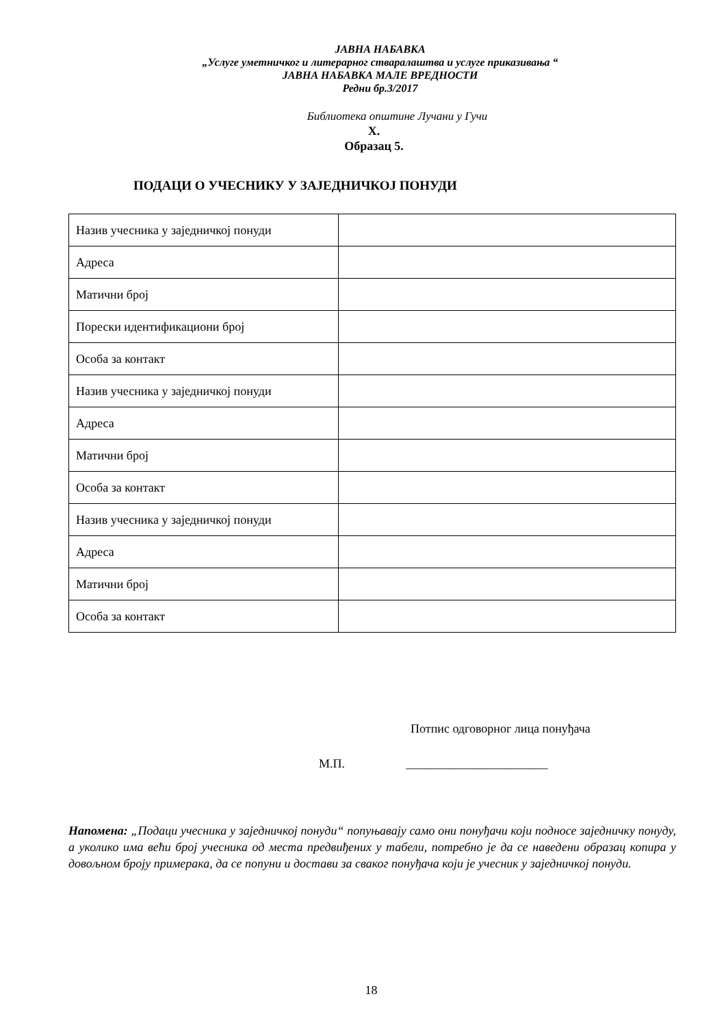ЈАВНА НАБАВКА
„Услуге уметничког и литерарног стваралаштва и услуге приказивања “
ЈАВНА НАБАВКА МАЛЕ ВРЕДНОСТИ
Редни бр.3/2017
Библиотека општине Лучани у Гучи
X.
Образац 5.
ПОДАЦИ О УЧЕСНИКУ У ЗАЈЕДНИЧКОЈ ПОНУДИ
| Назив учесника у заједничкој понуди | |
| Адреса | |
| Матични број | |
| Порески идентификациони број | |
| Особа за контакт | |
| Назив учесника у заједничкој понуди | |
| Адреса | |
| Матични број | |
| Особа за контакт | |
| Назив учесника у заједничкој понуди | |
| Адреса | |
| Матични број | |
| Особа за контакт | |
Потпис одговорног лица понуђача
М.П. _______________________
Напомена: „Подаци учесника у заједничкој понуди“ попуњавају само они понуђачи који подносе заједничку понуду, а уколико има већи број учесника од места предвиђених у табели, потребно је да се наведени образац копира у довољном броју примерака, да се попуни и достави за сваког понуђача који је учесник у заједничкој понуди.
18